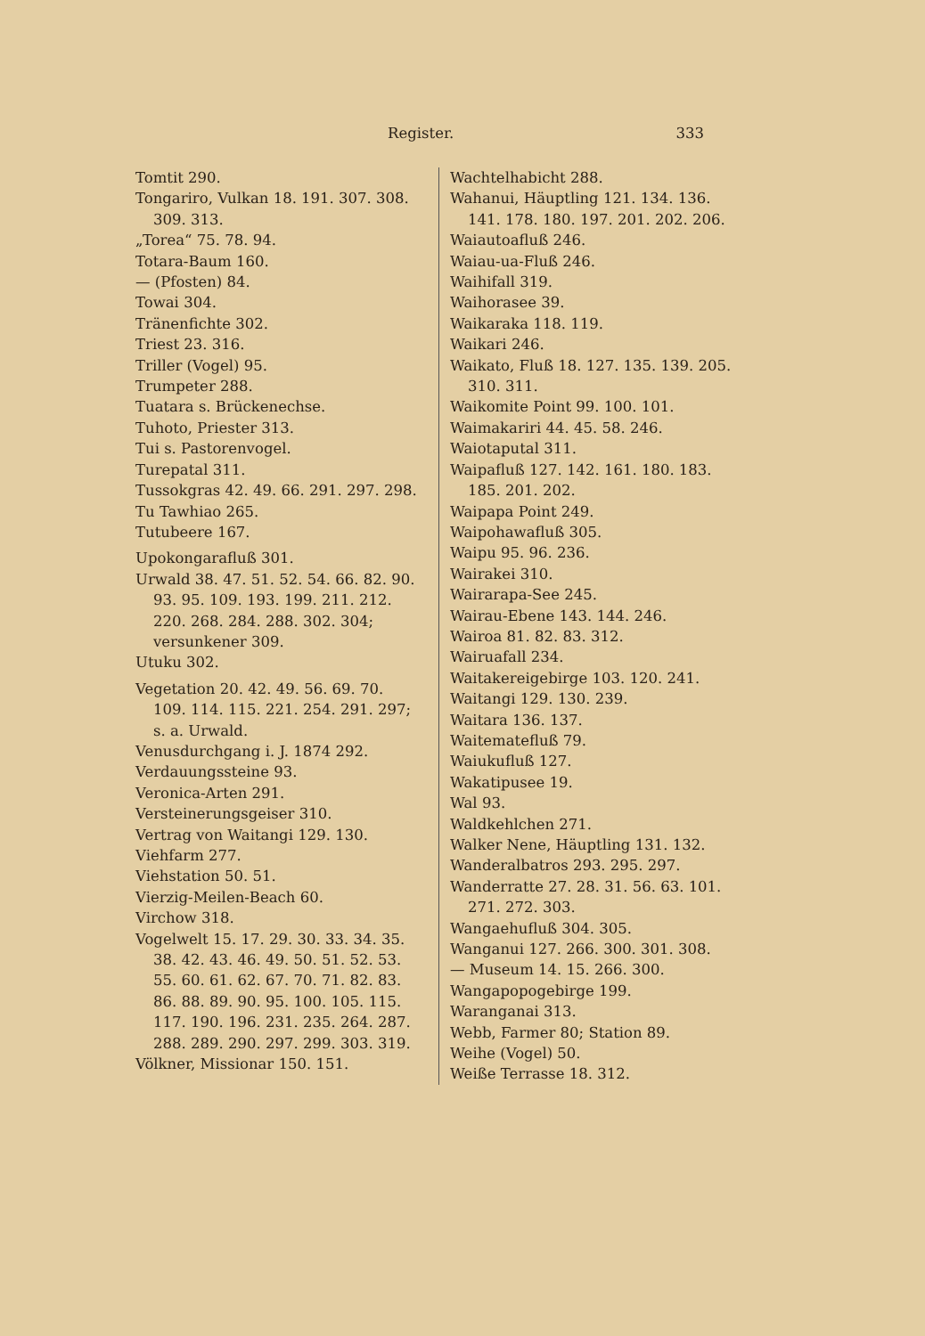Register. 333
Tomtit 290.
Tongariro, Vulkan 18. 191. 307. 308. 309. 313.
„Torea“ 75. 78. 94.
Totara-Baum 160.
— (Pfosten) 84.
Towai 304.
Tränenfichte 302.
Triest 23. 316.
Triller (Vogel) 95.
Trumpeter 288.
Tuatara s. Brückenechse.
Tuhoto, Priester 313.
Tui s. Pastorenvogel.
Turepatal 311.
Tussokgras 42. 49. 66. 291. 297. 298.
Tu Tawhiao 265.
Tutubeere 167.
Upokongarafluß 301.
Urwald 38. 47. 51. 52. 54. 66. 82. 90. 93. 95. 109. 193. 199. 211. 212. 220. 268. 284. 288. 302. 304; versunkener 309.
Utuku 302.
Vegetation 20. 42. 49. 56. 69. 70. 109. 114. 115. 221. 254. 291. 297; s. a. Urwald.
Venusdurchgang i. J. 1874 292.
Verdauungssteine 93.
Veronica-Arten 291.
Versteinerungsgeiser 310.
Vertrag von Waitangi 129. 130.
Viehfarm 277.
Viehstation 50. 51.
Vierzig-Meilen-Beach 60.
Virchow 318.
Vogelwelt 15. 17. 29. 30. 33. 34. 35. 38. 42. 43. 46. 49. 50. 51. 52. 53. 55. 60. 61. 62. 67. 70. 71. 82. 83. 86. 88. 89. 90. 95. 100. 105. 115. 117. 190. 196. 231. 235. 264. 287. 288. 289. 290. 297. 299. 303. 319.
Völkner, Missionar 150. 151.
Wachtelhabicht 288.
Wahanui, Häuptling 121. 134. 136. 141. 178. 180. 197. 201. 202. 206.
Waiautoafluß 246.
Waiau-ua-Fluß 246.
Waihifall 319.
Waihorasee 39.
Waikaraka 118. 119.
Waikari 246.
Waikato, Fluß 18. 127. 135. 139. 205. 310. 311.
Waikomite Point 99. 100. 101.
Waimakariri 44. 45. 58. 246.
Waiotaputal 311.
Waipafluß 127. 142. 161. 180. 183. 185. 201. 202.
Waipapa Point 249.
Waipohawafluß 305.
Waipu 95. 96. 236.
Wairakei 310.
Wairarapa-See 245.
Wairau-Ebene 143. 144. 246.
Wairoa 81. 82. 83. 312.
Wairuafall 234.
Waitakereigebirge 103. 120. 241.
Waitangi 129. 130. 239.
Waitara 136. 137.
Waitematefluß 79.
Waiukufluß 127.
Wakatipusee 19.
Wal 93.
Waldkehlchen 271.
Walker Nene, Häuptling 131. 132.
Wanderalbatros 293. 295. 297.
Wanderratte 27. 28. 31. 56. 63. 101. 271. 272. 303.
Wangaehufluß 304. 305.
Wanganui 127. 266. 300. 301. 308.
— Museum 14. 15. 266. 300.
Wangapopogebirge 199.
Waranganai 313.
Webb, Farmer 80; Station 89.
Weihe (Vogel) 50.
Weiße Terrasse 18. 312.